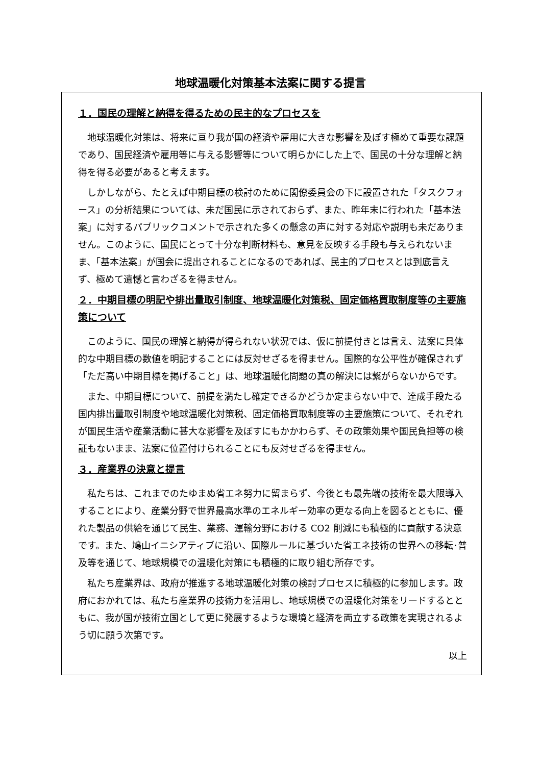地球温暖化対策基本法案に関する提言
１．国民の理解と納得を得るための民主的なプロセスを
地球温暖化対策は、将来に亘り我が国の経済や雇用に大きな影響を及ぼす極めて重要な課題であり、国民経済や雇用等に与える影響等について明らかにした上で、国民の十分な理解と納得を得る必要があると考えます。
しかしながら、たとえば中期目標の検討のために閣僚委員会の下に設置された「タスクフォース」の分析結果については、未だ国民に示されておらず、また、昨年末に行われた「基本法案」に対するパブリックコメントで示された多くの懸念の声に対する対応や説明も未だありません。このように、国民にとって十分な判断材料も、意見を反映する手段も与えられないまま、「基本法案」が国会に提出されることになるのであれば、民主的プロセスとは到底言えず、極めて遺憾と言わざるを得ません。
２．中期目標の明記や排出量取引制度、地球温暖化対策税、固定価格買取制度等の主要施策について
このように、国民の理解と納得が得られない状況では、仮に前提付きとは言え、法案に具体的な中期目標の数値を明記することには反対せざるを得ません。国際的な公平性が確保されず「ただ高い中期目標を掲げること」は、地球温暖化問題の真の解決には繋がらないからです。
また、中期目標について、前提を満たし確定できるかどうか定まらない中で、達成手段たる国内排出量取引制度や地球温暖化対策税、固定価格買取制度等の主要施策について、それぞれが国民生活や産業活動に甚大な影響を及ぼすにもかかわらず、その政策効果や国民負担等の検証もないまま、法案に位置付けられることにも反対せざるを得ません。
３．産業界の決意と提言
私たちは、これまでのたゆまぬ省エネ努力に留まらず、今後とも最先端の技術を最大限導入することにより、産業分野で世界最高水準のエネルギー効率の更なる向上を図るとともに、優れた製品の供給を通じて民生、業務、運輸分野における CO2 削減にも積極的に貢献する決意です。また、鳩山イニシアティブに沿い、国際ルールに基づいた省エネ技術の世界への移転･普及等を通じて、地球規模での温暖化対策にも積極的に取り組む所存です。
私たち産業界は、政府が推進する地球温暖化対策の検討プロセスに積極的に参加します。政府におかれては、私たち産業界の技術力を活用し、地球規模での温暖化対策をリードするとともに、我が国が技術立国として更に発展するような環境と経済を両立する政策を実現されるよう切に願う次第です。
以上